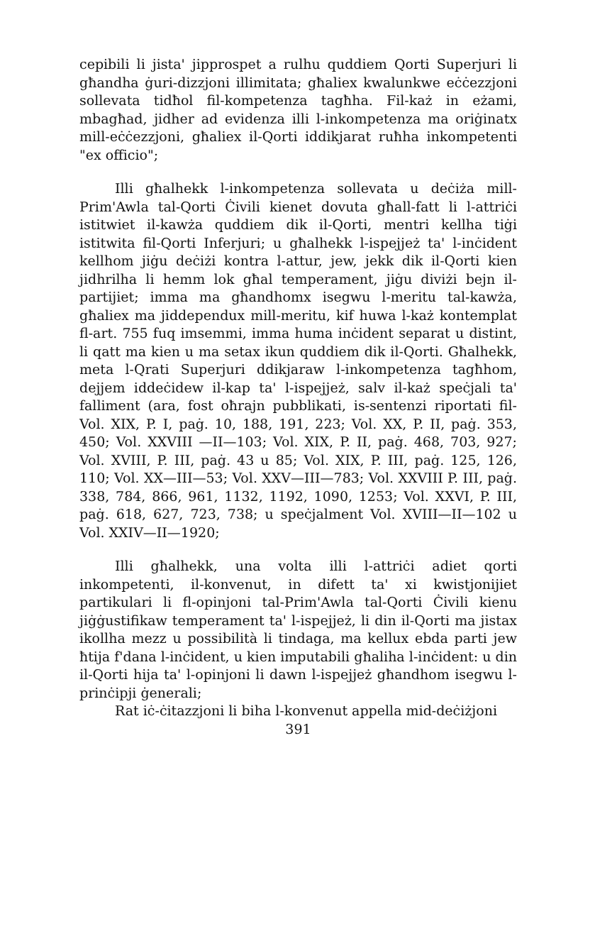cepibili li jista' jipprospet a rulhu quddiem Qorti Superjuri li għandha ġuri-dizzjoni illimitata; għaliex kwalunkwe eċċezzjoni sollevata tidħol fil-kompetenza tagħha. Fil-każ in eżami, mbagħad, jidher ad evidenza illi l-inkompetenza ma oriġinatx mill-eċċezzjoni, għaliex il-Qorti iddikjarat ruħha inkompetenti "ex officio";
Illi għalhekk l-inkompetenza sollevata u deċiża mill-Prim'Awla tal-Qorti Ċivili kienet dovuta għall-fatt li l-attriċi istitwiet il-kawża quddiem dik il-Qorti, mentri kellha tiġi istitwita fil-Qorti Inferjuri; u għalhekk l-ispejjeż ta' l-inċident kellhom jiġu deċiżi kontra l-attur, jew, jekk dik il-Qorti kien jidhrilha li hemm lok għal temperament, jiġu diviżi bejn il-partijiet; imma ma għandhomx isegwu l-meritu tal-kawża, għaliex ma jiddependux mill-meritu, kif huwa l-każ kontemplat fl-art. 755 fuq imsemmi, imma huma inċident separat u distint, li qatt ma kien u ma setax ikun quddiem dik il-Qorti. Għalhekk, meta l-Qrati Superjuri ddikjaraw l-inkompetenza tagħhom, dejjem iddeċidew il-kap ta' l-ispejjeż, salv il-każ speċjali ta' falliment (ara, fost oħrajn pubblikati, is-sentenzi riportati fil-Vol. XIX, P. I, paġ. 10, 188, 191, 223; Vol. XX, P. II, paġ. 353, 450; Vol. XXVIII —II—103; Vol. XIX, P. II, paġ. 468, 703, 927; Vol. XVIII, P. III, paġ. 43 u 85; Vol. XIX, P. III, paġ. 125, 126, 110; Vol. XX—III—53; Vol. XXV—III—783; Vol. XXVIII P. III, paġ. 338, 784, 866, 961, 1132, 1192, 1090, 1253; Vol. XXVI, P. III, paġ. 618, 627, 723, 738; u speċjalment Vol. XVIII—II—102 u Vol. XXIV—II—1920;
Illi għalhekk, una volta illi l-attriċi adiet qorti inkompetenti, il-konvenut, in difett ta' xi kwistjonijiet partikulari li fl-opinjoni tal-Prim'Awla tal-Qorti Ċivili kienu jiġġustifikaw temperament ta' l-ispejjeż, li din il-Qorti ma jistax ikollha mezz u possibilità li tindaga, ma kellux ebda parti jew ħtija f'dana l-inċident, u kien imputabili għaliha l-inċident: u din il-Qorti hija ta' l-opinjoni li dawn l-ispejjeż għandhom isegwu l-prinċipji ġenerali;
Rat iċ-ċitazzjoni li biha l-konvenut appella mid-deċiżjoni
391